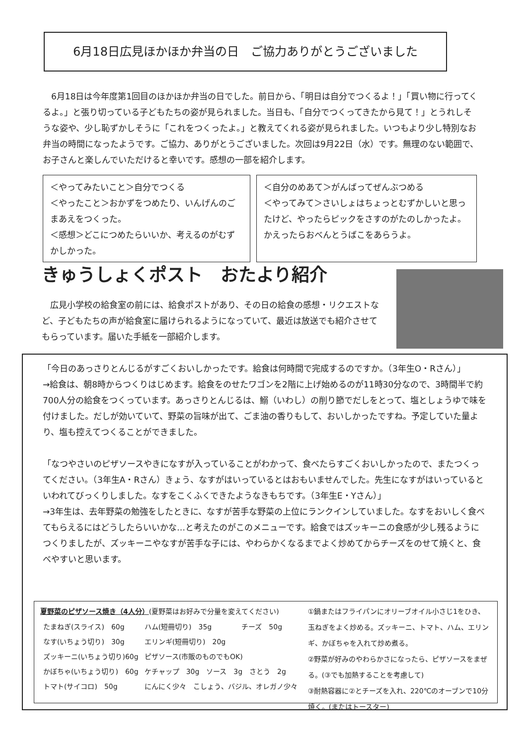6月18日広見ほかほか弁当の日　ご協力ありがとうございました
　6月18日は今年度第1回目のほかほか弁当の日でした。前日から、「明日は自分でつくるよ！」「買い物に行ってくるよ。」と張り切っている子どもたちの姿が見られました。当日も、「自分でつくってきたから見て！」とうれしそうな姿や、少し恥ずかしそうに「これをつくったよ。」と教えてくれる姿が見られました。いつもより少し特別なお弁当の時間になったようです。ご協力、ありがとうございました。次回は9月22日（水）です。無理のない範囲で、お子さんと楽しんでいただけると幸いです。感想の一部を紹介します。
＜やってみたいこと＞自分でつくる
＜やったこと＞おかずをつめたり、いんげんのごまあえをつくった。
＜感想＞どこにつめたらいいか、考えるのがむずかしかった。
＜自分のめあて＞がんばってぜんぶつめる
＜やってみて＞さいしょはちょっとむずかしいと思ったけど、やったらピックをさすのがたのしかったよ。かえったらおべんとうばこをあらうよ。
きゅうしょくポスト　おたより紹介
　広見小学校の給食室の前には、給食ポストがあり、その日の給食の感想・リクエストなど、子どもたちの声が給食室に届けられるようになっていて、最近は放送でも紹介させてもらっています。届いた手紙を一部紹介します。
「今日のあっさりとんじるがすごくおいしかったです。給食は何時間で完成するのですか。（3年生O・Rさん）」
→給食は、朝8時からつくりはじめます。給食をのせたワゴンを2階に上げ始めるのが11時30分なので、3時間半で約700人分の給食をつくっています。あっさりとんじるは、鰯（いわし）の削り節でだしをとって、塩としょうゆで味を付けました。だしが効いていて、野菜の旨味が出て、ごま油の香りもして、おいしかったですね。予定していた量より、塩も控えてつくることができました。
「なつやさいのピザソースやきになすが入っていることがわかって、食べたらすごくおいしかったので、またつくってください。（3年生A・Rさん）きょう、なすがはいっているとはおもいませんでした。先生になすがはいっているといわれてびっくりしました。なすをこくふくできたようなきもちです。（3年生E・Yさん）」
→3年生は、去年野菜の勉強をしたときに、なすが苦手な野菜の上位にランクインしていました。なすをおいしく食べてもらえるにはどうしたらいいかな…と考えたのがこのメニューです。給食ではズッキーニの食感が少し残るようにつくりましたが、ズッキーニやなすが苦手な子には、やわらかくなるまでよく炒めてからチーズをのせて焼くと、食べやすいと思います。
夏野菜のピザソース焼き（4人分）(夏野菜はお好みで分量を変えてください)
| たまねぎ(スライス) 60g | ハム(短冊切り) 35g | チーズ 50g |
| なす(いちょう切り) 30g | エリンギ(短冊切り) 20g | |
| ズッキーニ(いちょう切り)60g | ピザソース(市販のものでもOK) | |
| かぼちゃ(いちょう切り) 60g | ケチャップ 30g ソース 3g さとう 2g | |
| トマト(サイコロ) 50g | にんにく少々 こしょう、バジル、オレガノ少々 | |
①鍋またはフライパンにオリーブオイル小さじ1をひき、玉ねぎをよく炒める。ズッキーニ、トマト、ハム、エリンギ、かぼちゃを入れて炒め煮る。
②野菜が好みのやわらかさになったら、ピザソースをまぜる。(③でも加熱することを考慮して)
③耐熱容器に②とチーズを入れ、220℃のオーブンで10分焼く。(またはトースター)